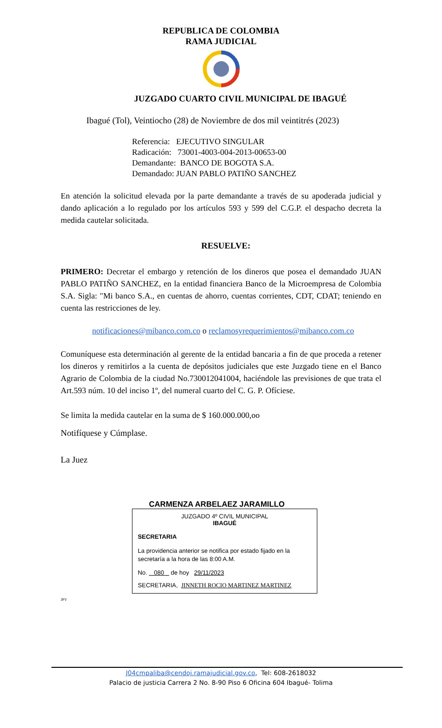REPUBLICA DE COLOMBIA
RAMA JUDICIAL
JUZGADO CUARTO CIVIL MUNICIPAL DE IBAGUÉ
Ibagué (Tol), Veintiocho (28) de Noviembre de dos mil veintitrés (2023)
Referencia: EJECUTIVO SINGULAR
Radicación: 73001-4003-004-2013-00653-00
Demandante: BANCO DE BOGOTA S.A.
Demandado: JUAN PABLO PATIÑO SANCHEZ
En atención la solicitud elevada por la parte demandante a través de su apoderada judicial y dando aplicación a lo regulado por los artículos 593 y 599 del C.G.P. el despacho decreta la medida cautelar solicitada.
RESUELVE:
PRIMERO: Decretar el embargo y retención de los dineros que posea el demandado JUAN PABLO PATIÑO SANCHEZ, en la entidad financiera Banco de la Microempresa de Colombia S.A. Sigla: "Mi banco S.A., en cuentas de ahorro, cuentas corrientes, CDT, CDAT; teniendo en cuenta las restricciones de ley.
notificaciones@mibanco.com.co o reclamosyrequerimientos@mibanco.com.co
Comuníquese esta determinación al gerente de la entidad bancaria a fin de que proceda a retener los dineros y remitirlos a la cuenta de depósitos judiciales que este Juzgado tiene en el Banco Agrario de Colombia de la ciudad No.730012041004, haciéndole las previsiones de que trata el Art.593 núm. 10 del inciso 1º, del numeral cuarto del C. G. P. Ofíciese.
Se limita la medida cautelar en la suma de $ 160.000.000,oo
Notifíquese y Cúmplase.
La Juez
CARMENZA ARBELAEZ JARAMILLO
JUZGADO 4º CIVIL MUNICIPAL
IBAGUÉ
SECRETARIA
La providencia anterior se notifica por estado fijado en la secretaría a la hora de las 8:00 A.M.
No. 080 de hoy 29/11/2023
SECRETARIA, JINNETH ROCIO MARTINEZ MARTINEZ
JPV
J04cmpaliba@cendoj.ramajudicial.gov.co, Tel: 608-2618032
Palacio de justicia Carrera 2 No. 8-90 Piso 6 Oficina 604 Ibagué- Tolima